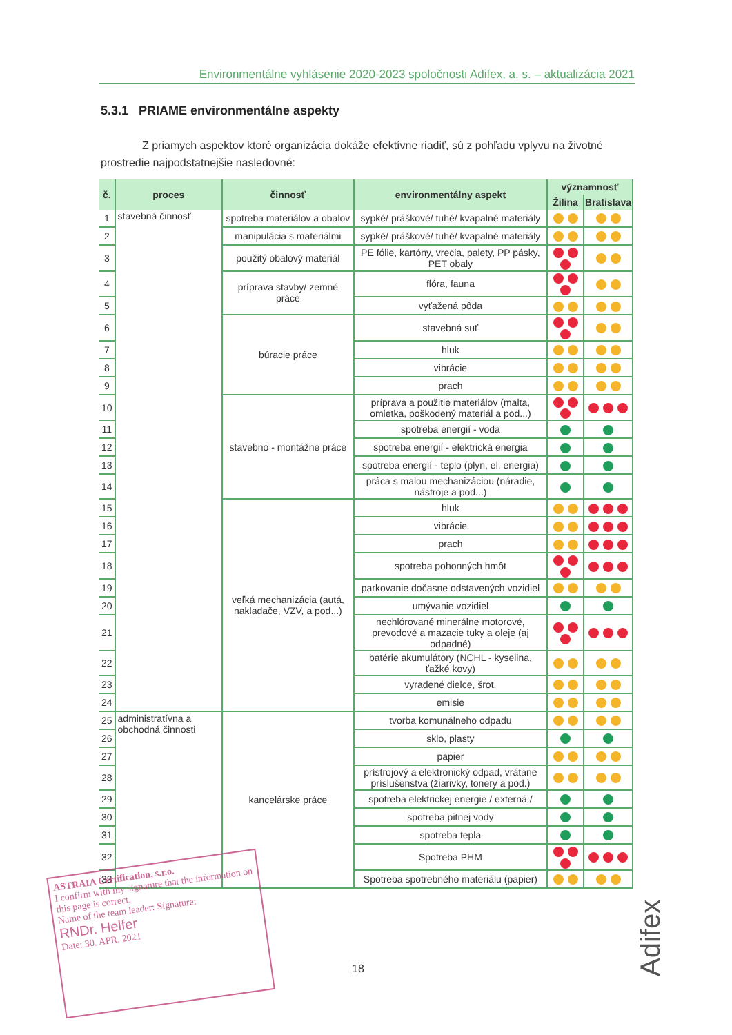Environmentálne vyhlásenie 2020-2023 spoločnosti Adifex, a. s. – aktualizácia 2021
5.3.1 PRIAME environmentálne aspekty
Z priamych aspektov ktoré organizácia dokáže efektívne riadiť, sú z pohľadu vplyvu na životné prostredie najpodstatnejšie nasledovné:
| č. | proces | činnosť | environmentálny aspekt | významnosť | |
| --- | --- | --- | --- | --- | --- |
| | | | | Žilina | Bratislava |
| 1 | stavebná činnosť | spotreba materiálov a obalov | sypké/ práškové/ tuhé/ kvapalné materiály | | |
| 2 | | manipulácia s materiálmi | sypké/ práškové/ tuhé/ kvapalné materiály | | |
| 3 | | použitý obalový materiál | PE fólie, kartóny, vrecia, palety, PP pásky, PET obaly | | |
| 4 | | príprava stavby/ zemné práce | flóra, fauna | | |
| 5 | | | vyťažená pôda | | |
| 6 | | búracie práce | stavebná suť | | |
| 7 | | | hluk | | |
| 8 | | | vibrácie | | |
| 9 | | | prach | | |
| 10 | | stavebno - montážne práce | príprava a použitie materiálov (malta, omietka, poškodený materiál a pod...) | | |
| 11 | | | spotreba energií - voda | | |
| 12 | | | spotreba energií - elektrická energia | | |
| 13 | | | spotreba energií - teplo (plyn, el. energia) | | |
| 14 | | | práca s malou mechanizáciou (náradie, nástroje a pod...) | | |
| 15 | | veľká mechanizácia (autá, nakladače, VZV, a pod...) | hluk | | |
| 16 | | | vibrácie | | |
| 17 | | | prach | | |
| 18 | | | spotreba pohonných hmôt | | |
| 19 | | | parkovanie dočasne odstavených vozidiel | | |
| 20 | | | umývanie vozidiel | | |
| 21 | | | nechlórované minerálne motorové, prevodové a mazacie tuky a oleje (aj odpadné) | | |
| 22 | | | batérie akumulátory (NCHL - kyselina, ťažké kovy) | | |
| 23 | | | vyradené dielce, šrot, | | |
| 24 | | | emisie | | |
| 25 | administratívna a obchodná činnosti | kancelárske práce | tvorba komunálneho odpadu | | |
| 26 | | | sklo, plasty | | |
| 27 | | | papier | | |
| 28 | | | prístrojový a elektronický odpad, vrátane príslušenstva (žiarivky, tonery a pod.) | | |
| 29 | | | spotreba elektrickej energie / externá / | | |
| 30 | | | spotreba pitnej vody | | |
| 31 | | | spotreba tepla | | |
| 32 | | | Spotreba PHM | | |
| 33 | | | Spotreba spotrebného materiálu (papier) | | |
ASTRAIA Certification, s.r.o.
I confirm with my signature that the information on this page is correct.
Name of the team leader: Signature:
RNDr. Helfer
Date: 30. APR. 2021
18
Adifex